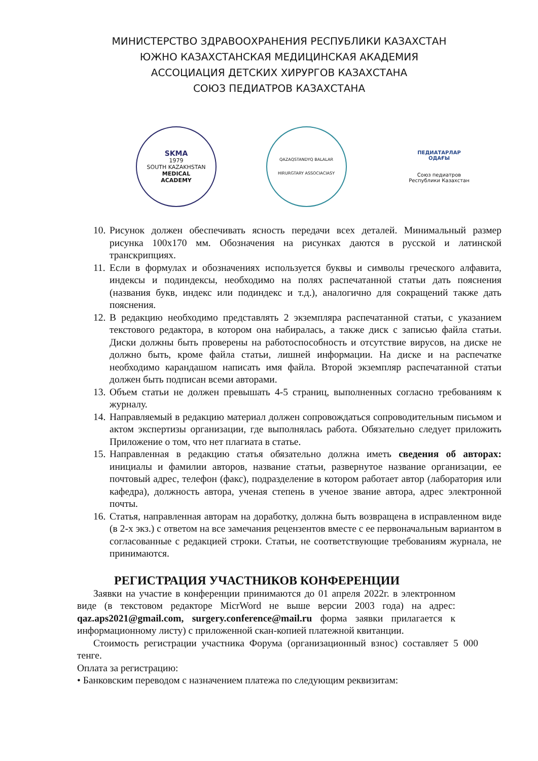МИНИСТЕРСТВО ЗДРАВООХРАНЕНИЯ РЕСПУБЛИКИ КАЗАХСТАН
ЮЖНО КАЗАХСТАНСКАЯ МЕДИЦИНСКАЯ АКАДЕМИЯ
АССОЦИАЦИЯ ДЕТСКИХ ХИРУРГОВ КАЗАХСТАНА
СОЮЗ ПЕДИАТРОВ КАЗАХСТАНА
SKMA
1979
SOUTH KAZAKHSTAN
MEDICAL
ACADEMY
QAZAQSTANDYQ BALALAR
HIRURGTARY ASSOCIACIASY
ПЕДИАТАРЛАР
ОДАҒЫ
Союз педиатров
Республики Казахстан
10. Рисунок должен обеспечивать ясность передачи всех деталей. Минимальный размер рисунка 100х170 мм. Обозначения на рисунках даются в русской и латинской транскрипциях.
11. Если в формулах и обозначениях используется буквы и символы греческого алфавита, индексы и подиндексы, необходимо на полях распечатанной статьи дать пояснения (названия букв, индекс или подиндекс и т.д.), аналогично для сокращений также дать пояснения.
12. В редакцию необходимо представлять 2 экземпляра распечатанной статьи, с указанием текстового редактора, в котором она набиралась, а также диск с записью файла статьи. Диски должны быть проверены на работоспособность и отсутствие вирусов, на диске не должно быть, кроме файла статьи, лишней информации. На диске и на распечатке необходимо карандашом написать имя файла. Второй экземпляр распечатанной статьи должен быть подписан всеми авторами.
13. Объем статьи не должен превышать 4-5 страниц, выполненных согласно требованиям к журналу.
14. Направляемый в редакцию материал должен сопровождаться сопроводительным письмом и актом экспертизы организации, где выполнялась работа. Обязательно следует приложить Приложение о том, что нет плагиата в статье.
15. Направленная в редакцию статья обязательно должна иметь сведения об авторах: инициалы и фамилии авторов, название статьи, развернутое название организации, ее почтовый адрес, телефон (факс), подразделение в котором работает автор (лаборатория или кафедра), должность автора, ученая степень в ученое звание автора, адрес электронной почты.
16. Статья, направленная авторам на доработку, должна быть возвращена в исправленном виде (в 2-х экз.) с ответом на все замечания рецензентов вместе с ее первоначальным вариантом в согласованные с редакцией строки. Статьи, не соответствующие требованиям журнала, не принимаются.
РЕГИСТРАЦИЯ УЧАСТНИКОВ КОНФЕРЕНЦИИ
Заявки на участие в конференции принимаются до 01 апреля 2022г. в электронном виде (в текстовом редакторе MicrWord не выше версии 2003 года) на адрес: qaz.aps2021@gmail.com, surgery.conference@mail.ru форма заявки прилагается к информационному листу) с приложенной скан-копией платежной квитанции.
Стоимость регистрации участника Форума (организационный взнос) составляет 5 000 тенге.
Оплата за регистрацию:
• Банковским переводом с назначением платежа по следующим реквизитам: